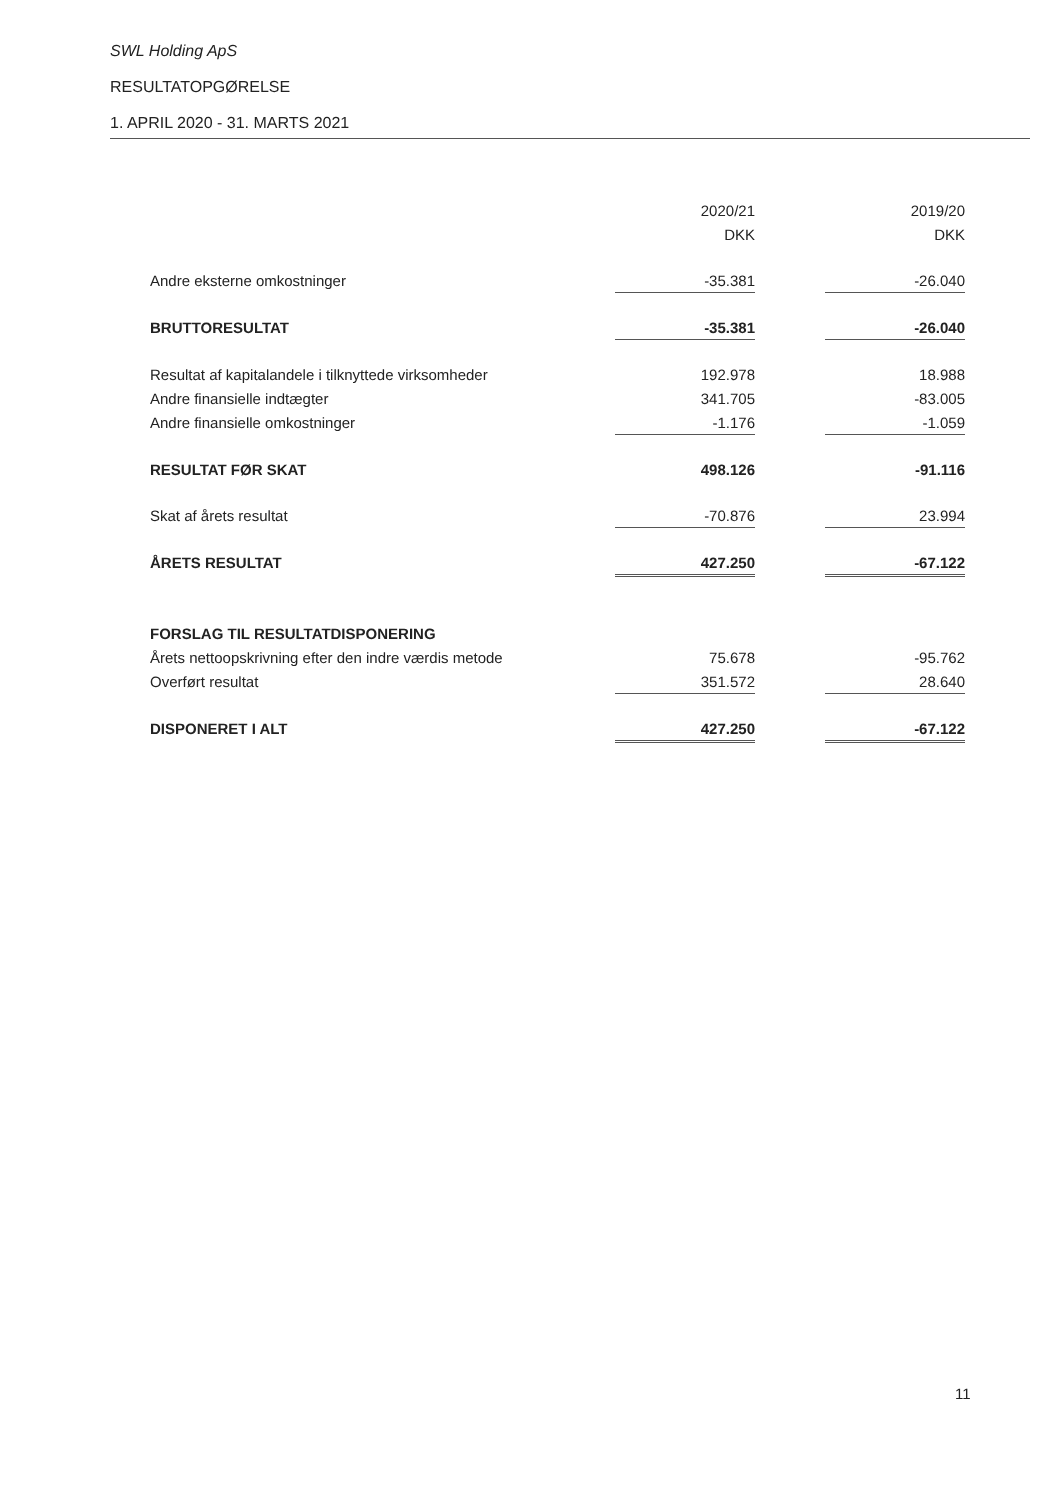SWL Holding ApS
RESULTATOPGØRELSE
1. APRIL 2020 - 31. MARTS 2021
| | 2020/21 | | 2019/20 |
| --- | --- | --- | --- |
| | DKK | | DKK |
| Andre eksterne omkostninger | -35.381 | | -26.040 |
| BRUTTORESULTAT | -35.381 | | -26.040 |
| Resultat af kapitalandele i tilknyttede virksomheder | 192.978 | | 18.988 |
| Andre finansielle indtægter | 341.705 | | -83.005 |
| Andre finansielle omkostninger | -1.176 | | -1.059 |
| RESULTAT FØR SKAT | 498.126 | | -91.116 |
| Skat af årets resultat | -70.876 | | 23.994 |
| ÅRETS RESULTAT | 427.250 | | -67.122 |
| FORSLAG TIL RESULTATDISPONERING | | | |
| Årets nettoopskrivning efter den indre værdis metode | 75.678 | | -95.762 |
| Overført resultat | 351.572 | | 28.640 |
| DISPONERET I ALT | 427.250 | | -67.122 |
11